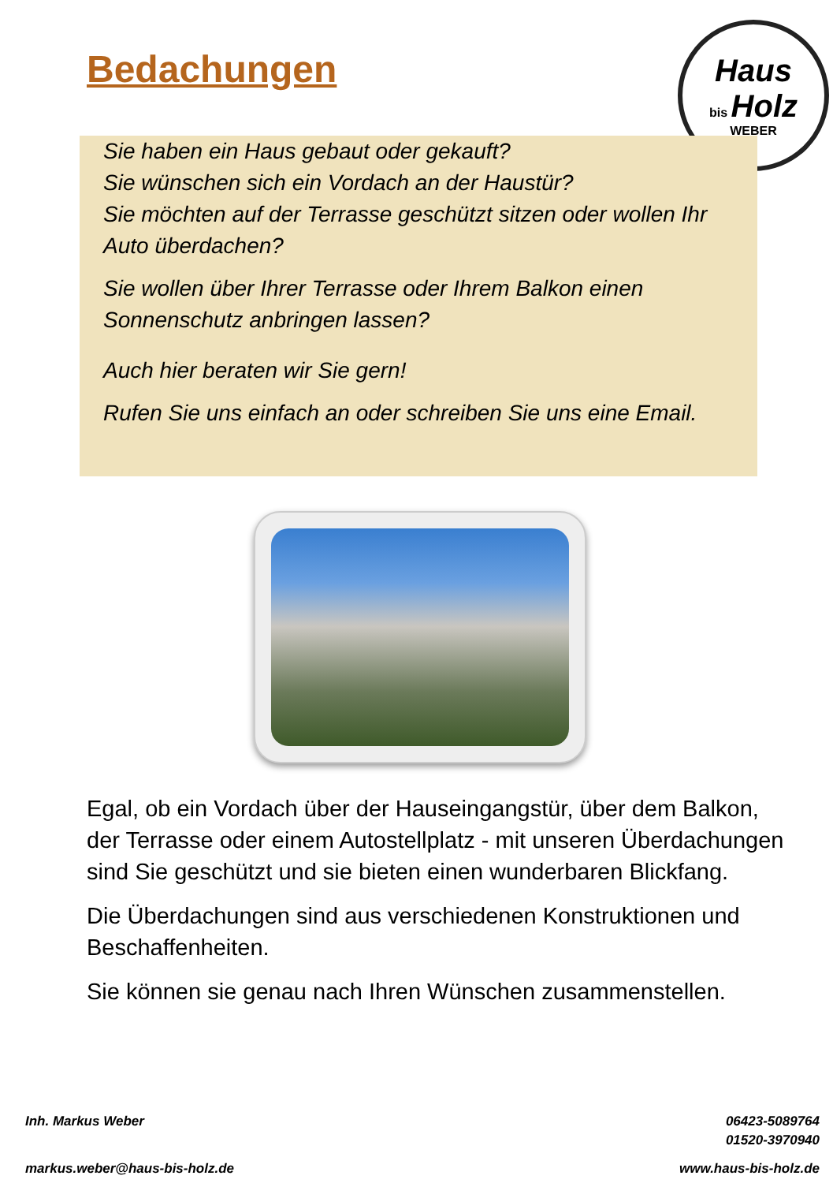Bedachungen
Haus
bis Holz
WEBER
Sie haben ein Haus gebaut oder gekauft?
Sie wünschen sich ein Vordach an der Haustür?
Sie möchten auf der Terrasse geschützt sitzen oder wollen Ihr Auto überdachen?
Sie wollen über Ihrer Terrasse oder Ihrem Balkon einen Sonnenschutz anbringen lassen?
Auch hier beraten wir Sie gern!
Rufen Sie uns einfach an oder schreiben Sie uns eine Email.
Egal, ob ein Vordach über der Hauseingangstür, über dem Balkon, der Terrasse oder einem Autostellplatz - mit unseren Überdachungen sind Sie geschützt und sie bieten einen wunderbaren Blickfang.
Die Überdachungen sind aus verschiedenen Konstruktionen und Beschaffenheiten.
Sie können sie genau nach Ihren Wünschen zusammenstellen.
Inh. Markus Weber
06423-5089764
01520-3970940
markus.weber@haus-bis-holz.de www.haus-bis-holz.de